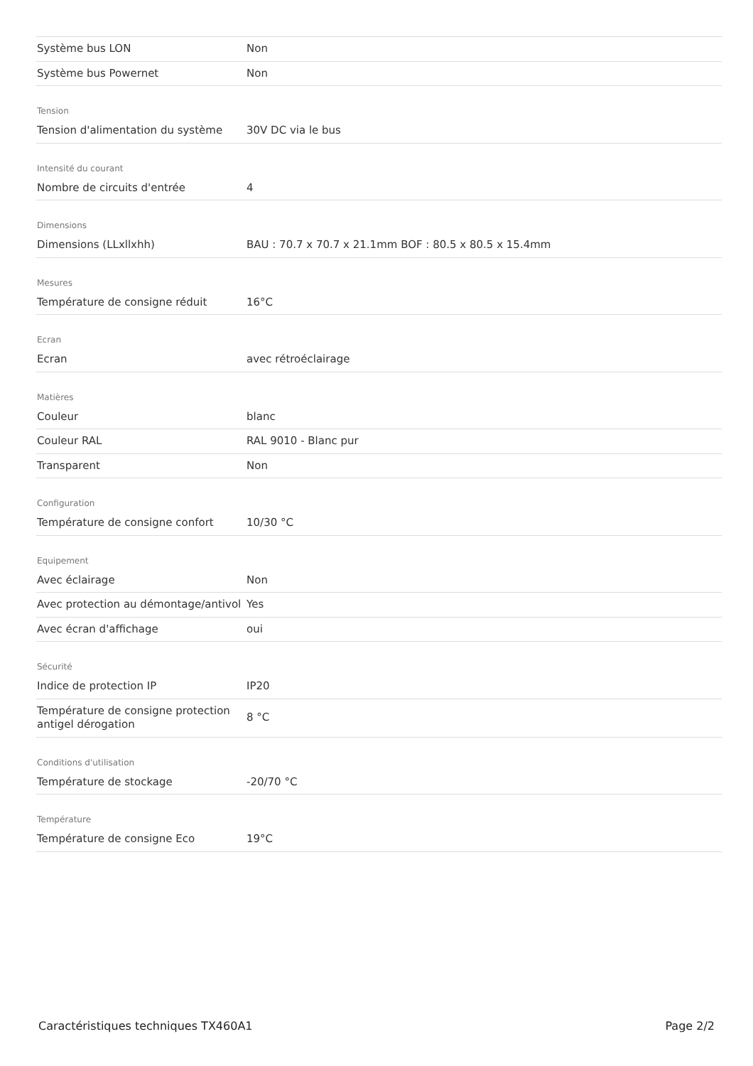| Système bus LON | Non |
| Système bus Powernet | Non |
Tension
| Tension d'alimentation du système | 30V DC via le bus |
Intensité du courant
| Nombre de circuits d'entrée | 4 |
Dimensions
| Dimensions (LLxllxhh) | BAU : 70.7 x 70.7 x 21.1mm BOF : 80.5 x 80.5 x 15.4mm |
Mesures
| Température de consigne réduit | 16°C |
Ecran
| Ecran | avec rétroéclairage |
Matières
| Couleur | blanc |
| Couleur RAL | RAL 9010 - Blanc pur |
| Transparent | Non |
Configuration
| Température de consigne confort | 10/30 °C |
Equipement
| Avec éclairage | Non |
| Avec protection au démontage/antivol | Yes |
| Avec écran d'affichage | oui |
Sécurité
| Indice de protection IP | IP20 |
| Température de consigne protection antigel dérogation | 8 °C |
Conditions d'utilisation
| Température de stockage | -20/70 °C |
Température
| Température de consigne Eco | 19°C |
Caractéristiques techniques TX460A1 Page 2/2